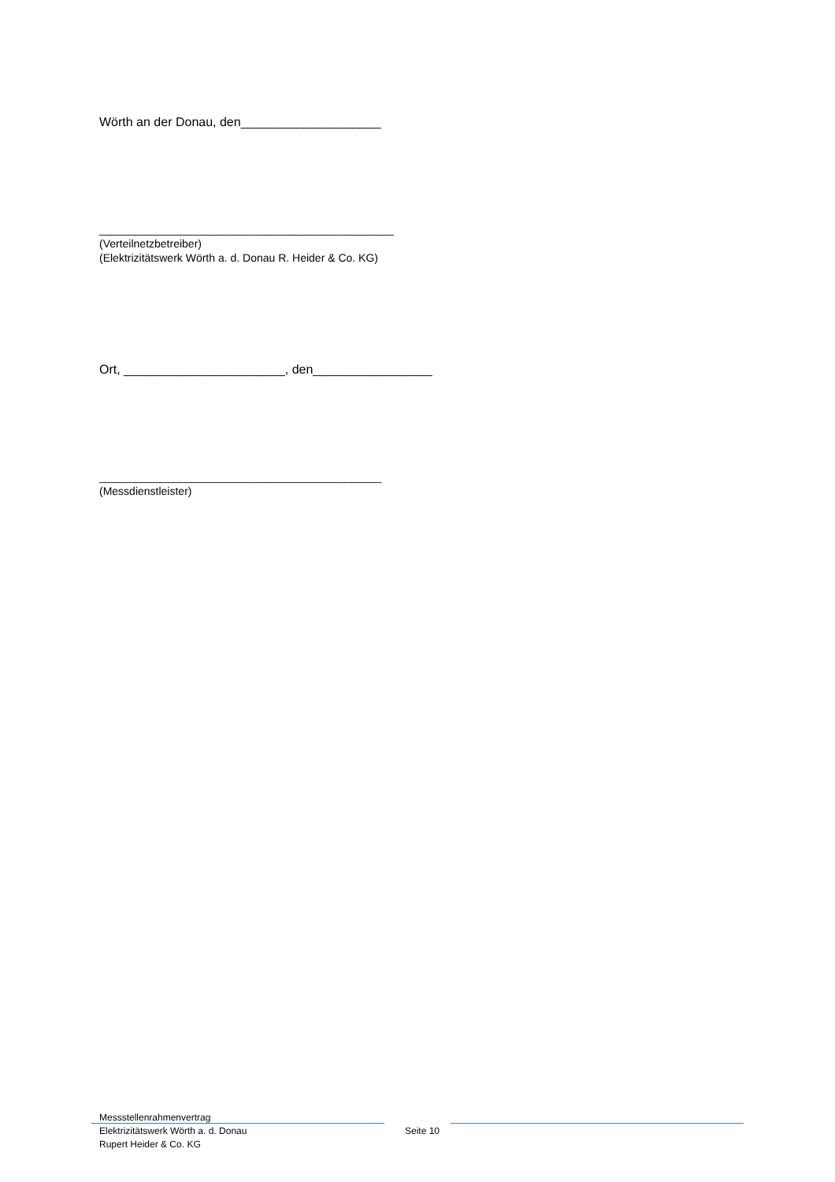Wörth an der Donau, den____________________
________________________________________________
(Verteilnetzbetreiber)
(Elektrizitätswerk Wörth a. d. Donau R. Heider & Co. KG)
Ort, _______________________, den_________________
______________________________________________
(Messdienstleister)
Messstellenrahmenvertrag
Elektrizitätswerk Wörth a. d. Donau
Rupert Heider & Co. KG
Seite 10